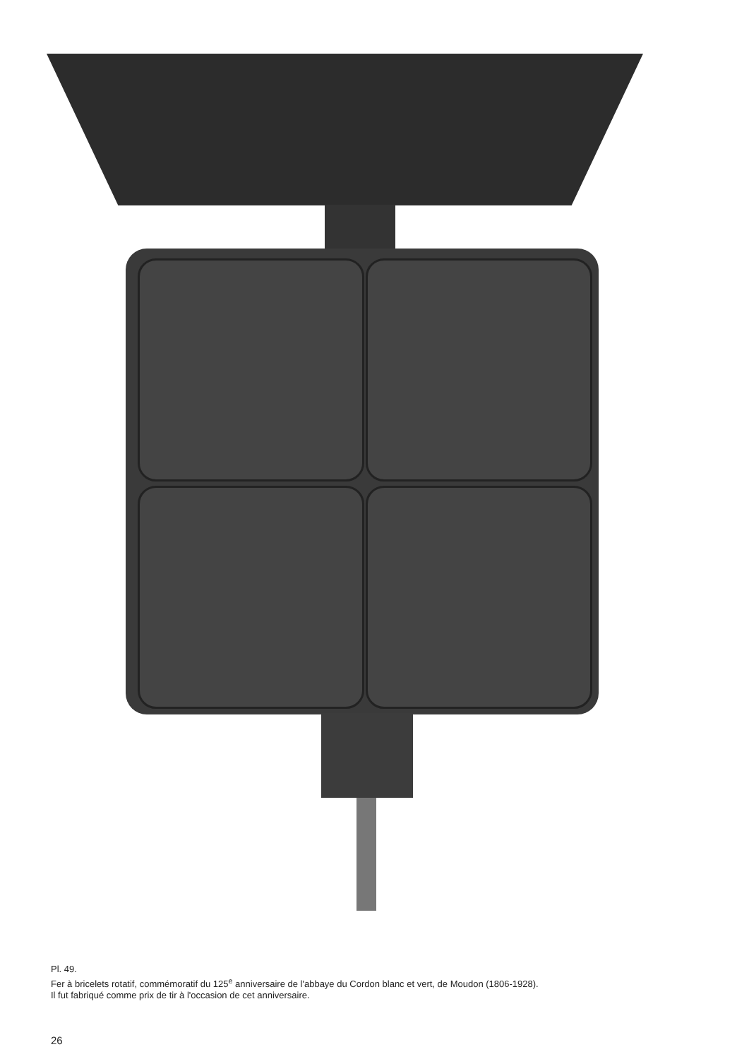Pl. 49.
Fer à bricelets rotatif, commémoratif du 125<sup>e</sup> anniversaire de l'abbaye du Cordon blanc et vert, de Moudon (1806-1928).
Il fut fabriqué comme prix de tir à l'occasion de cet anniversaire.
26